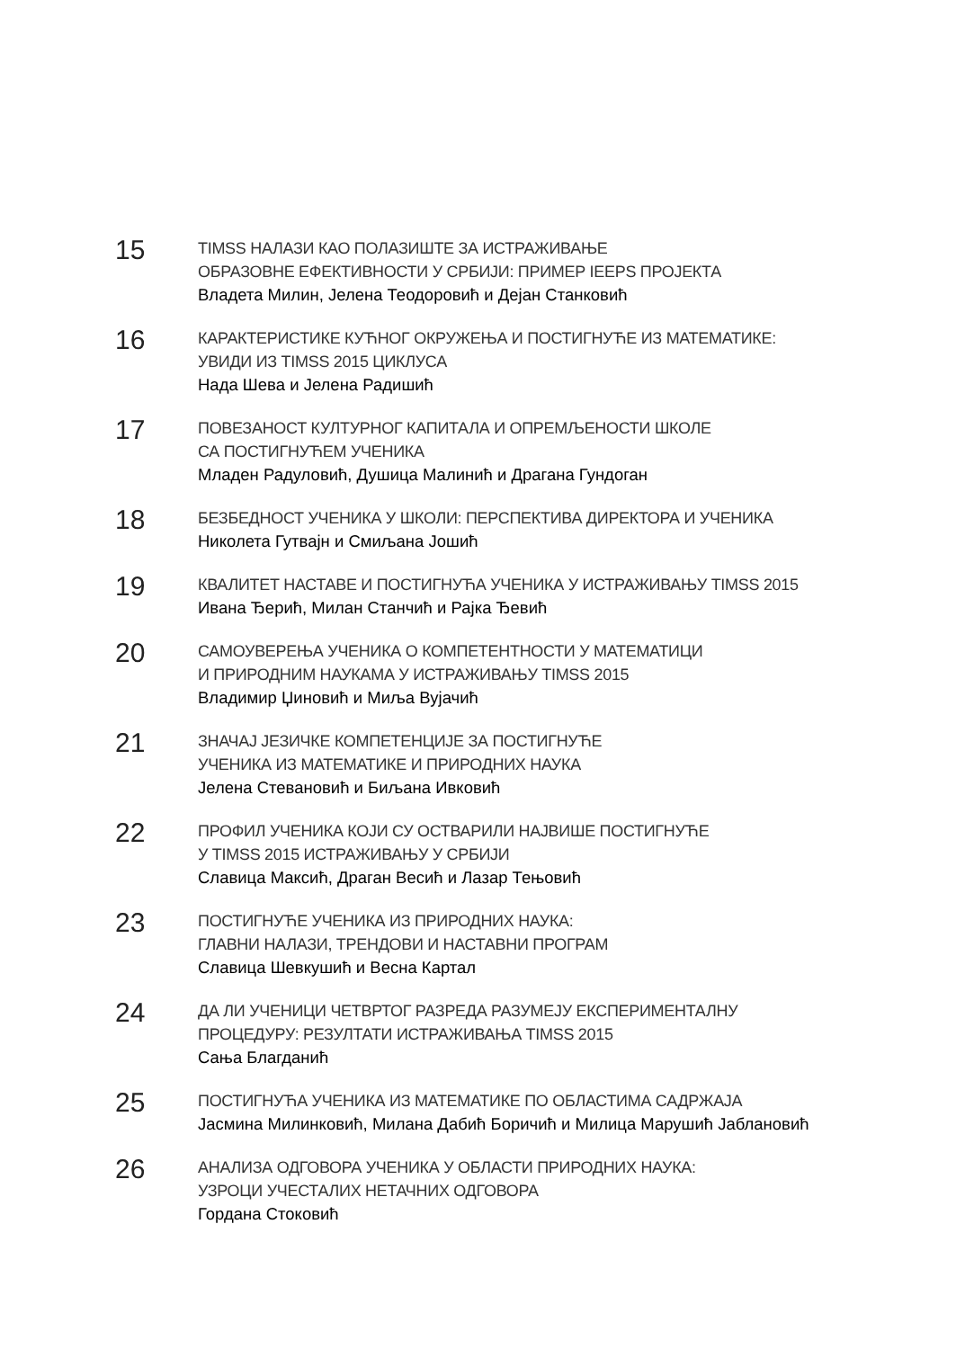15
TIMSS НАЛАЗИ КАО ПОЛАЗИШТЕ ЗА ИСТРАЖИВАЊЕ
ОБРАЗОВНЕ ЕФЕКТИВНОСТИ У СРБИЈИ: ПРИМЕР IEEPS ПРОЈЕКТА
Владета Милин, Јелена Теодоровић и Дејан Станковић
16
КАРАКТЕРИСТИКЕ КУЋНОГ ОКРУЖЕЊА И ПОСТИГНУЋЕ ИЗ МАТЕМАТИКЕ:
УВИДИ ИЗ TIMSS 2015 ЦИКЛУСА
Нада Шева и Јелена Радишић
17
ПОВЕЗАНОСТ КУЛТУРНОГ КАПИТАЛА И ОПРЕМЉЕНОСТИ ШКОЛЕ
СА ПОСТИГНУЋЕМ УЧЕНИКА
Младен Радуловић, Душица Малинић и Драгана Гундоган
18
БЕЗБЕДНОСТ УЧЕНИКА У ШКОЛИ: ПЕРСПЕКТИВА ДИРЕКТОРА И УЧЕНИКА
Николета Гутвајн и Смиљана Јошић
19
КВАЛИТЕТ НАСТАВЕ И ПОСТИГНУЋА УЧЕНИКА У ИСТРАЖИВАЊУ TIMSS 2015
Ивана Ђерић, Милан Станчић и Рајка Ђевић
20
САМОУВЕРЕЊА УЧЕНИКА О КОМПЕТЕНТНОСТИ У МАТЕМАТИЦИ
И ПРИРОДНИМ НАУКАМА У ИСТРАЖИВАЊУ TIMSS 2015
Владимир Џиновић и Миља Вујачић
21
ЗНАЧАЈ ЈЕЗИЧКЕ КОМПЕТЕНЦИЈЕ ЗА ПОСТИГНУЋЕ
УЧЕНИКА ИЗ МАТЕМАТИКЕ И ПРИРОДНИХ НАУКА
Јелена Стевановић и Биљана Ивковић
22
ПРОФИЛ УЧЕНИКА КОЈИ СУ ОСТВАРИЛИ НАЈВИШЕ ПОСТИГНУЋЕ
У TIMSS 2015 ИСТРАЖИВАЊУ У СРБИЈИ
Славица Максић, Драган Весић и Лазар Тењовић
23
ПОСТИГНУЋЕ УЧЕНИКА ИЗ ПРИРОДНИХ НАУКА:
ГЛАВНИ НАЛАЗИ, ТРЕНДОВИ И НАСТАВНИ ПРОГРАМ
Славица Шевкушић и Весна Картал
24
ДА ЛИ УЧЕНИЦИ ЧЕТВРТОГ РАЗРЕДА РАЗУМЕЈУ ЕКСПЕРИМЕНТАЛНУ
ПРОЦЕДУРУ: РЕЗУЛТАТИ ИСТРАЖИВАЊА TIMSS 2015
Сања Благданић
25
ПОСТИГНУЋА УЧЕНИКА ИЗ МАТЕМАТИКЕ ПО ОБЛАСТИМА САДРЖАЈА
Јасмина Милинковић, Милана Дабић Боричић и Милица Марушић Јаблановић
26
АНАЛИЗА ОДГОВОРА УЧЕНИКА У ОБЛАСТИ ПРИРОДНИХ НАУКА:
УЗРОЦИ УЧЕСТАЛИХ НЕТАЧНИХ ОДГОВОРА
Гордана Стоковић